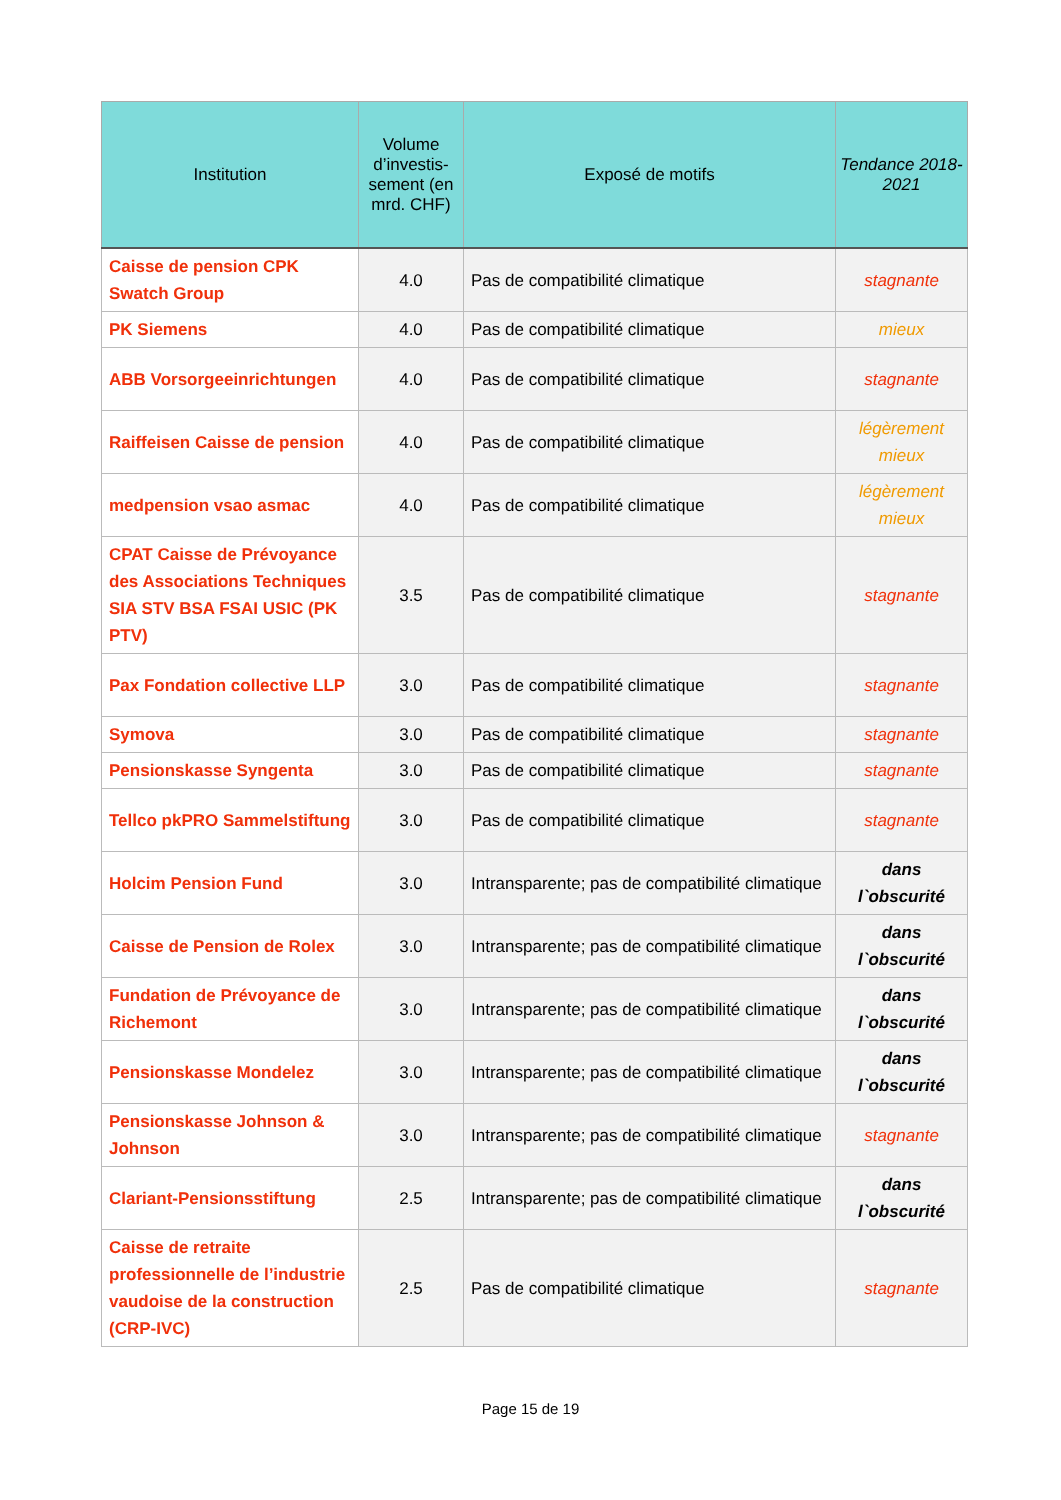| Institution | Volume d’investis-sement (en mrd. CHF) | Exposé de motifs | Tendance 2018-2021 |
| --- | --- | --- | --- |
| Caisse de pension CPK Swatch Group | 4.0 | Pas de compatibilité climatique | stagnante |
| PK Siemens | 4.0 | Pas de compatibilité climatique | mieux |
| ABB Vorsorgeeinrichtungen | 4.0 | Pas de compatibilité climatique | stagnante |
| Raiffeisen Caisse de pension | 4.0 | Pas de compatibilité climatique | légèrement mieux |
| medpension vsao asmac | 4.0 | Pas de compatibilité climatique | légèrement mieux |
| CPAT Caisse de Prévoyance des Associations Techniques SIA STV BSA FSAI USIC (PK PTV) | 3.5 | Pas de compatibilité climatique | stagnante |
| Pax Fondation collective LLP | 3.0 | Pas de compatibilité climatique | stagnante |
| Symova | 3.0 | Pas de compatibilité climatique | stagnante |
| Pensionskasse Syngenta | 3.0 | Pas de compatibilité climatique | stagnante |
| Tellco pkPRO Sammelstiftung | 3.0 | Pas de compatibilité climatique | stagnante |
| Holcim Pension Fund | 3.0 | Intransparente; pas de compatibilité climatique | dans l`obscurité |
| Caisse de Pension de Rolex | 3.0 | Intransparente; pas de compatibilité climatique | dans l`obscurité |
| Fundation de Prévoyance de Richemont | 3.0 | Intransparente; pas de compatibilité climatique | dans l`obscurité |
| Pensionskasse Mondelez | 3.0 | Intransparente; pas de compatibilité climatique | dans l`obscurité |
| Pensionskasse Johnson & Johnson | 3.0 | Intransparente; pas de compatibilité climatique | stagnante |
| Clariant-Pensionsstiftung | 2.5 | Intransparente; pas de compatibilité climatique | dans l`obscurité |
| Caisse de retraite professionnelle de l’industrie vaudoise de la construction (CRP-IVC) | 2.5 | Pas de compatibilité climatique | stagnante |
Page 15 de 19